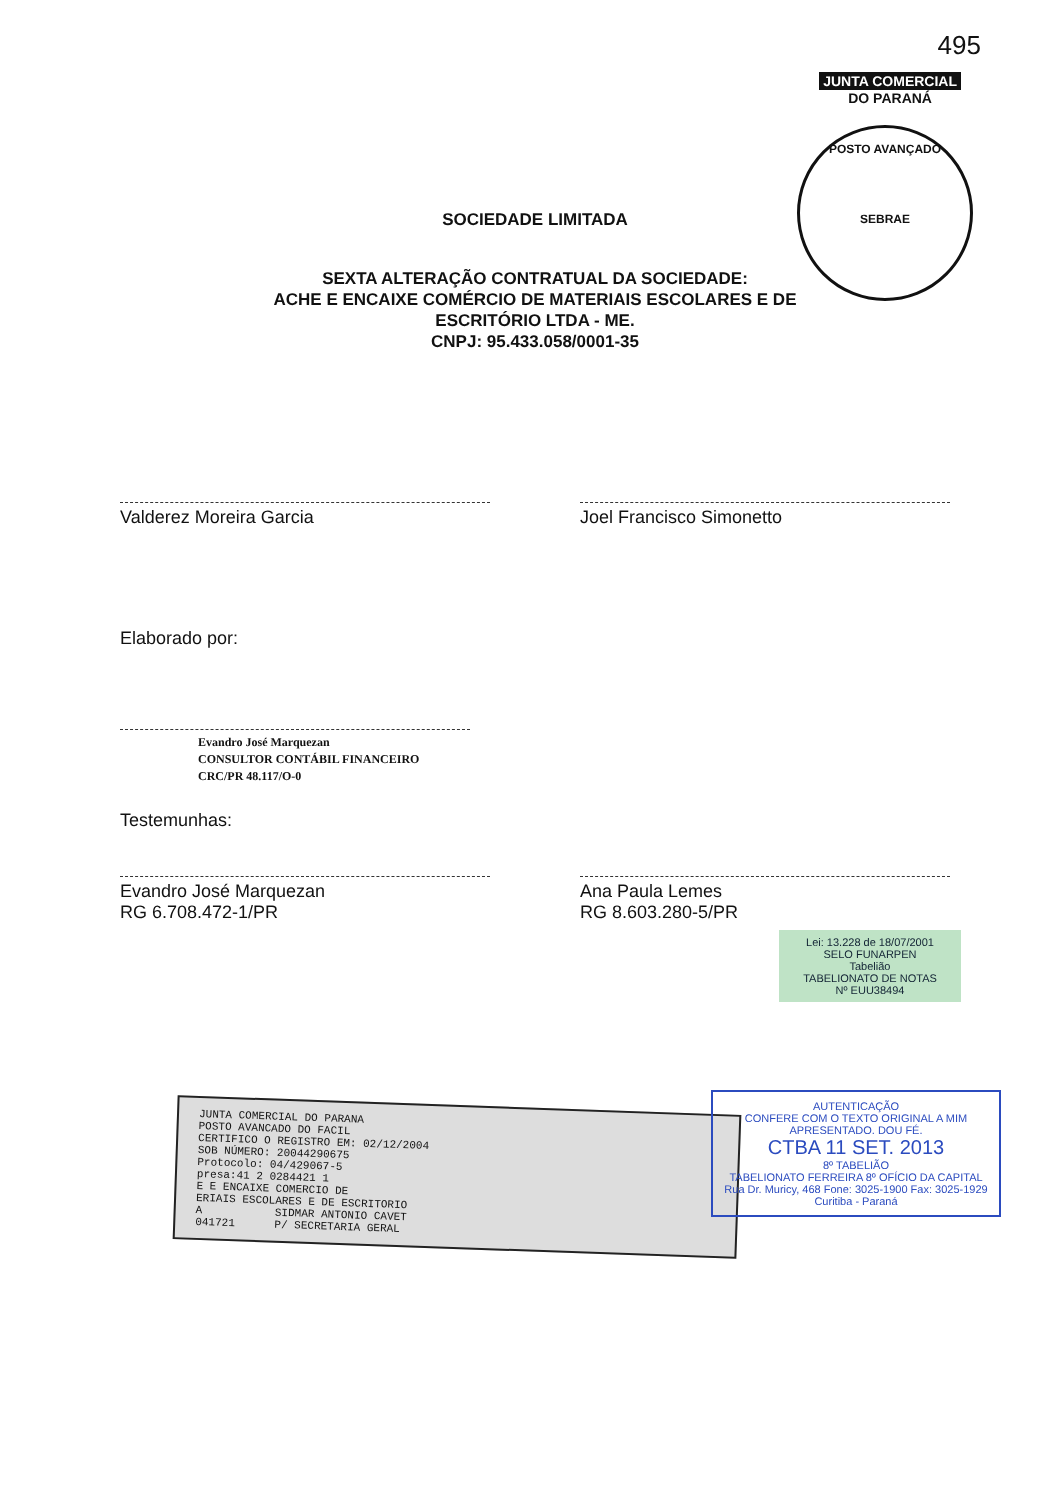495
JUNTA COMERCIAL
DO PARANÁ
POSTO AVANÇADO
SEBRAE
SOCIEDADE LIMITADA
SEXTA ALTERAÇÃO CONTRATUAL DA SOCIEDADE:
ACHE E ENCAIXE COMÉRCIO DE MATERIAIS ESCOLARES E DE
ESCRITÓRIO LTDA - ME.
CNPJ: 95.433.058/0001-35
Valderez Moreira Garcia Joel Francisco Simonetto
Elaborado por:
Evandro José Marquezan
CONSULTOR CONTÁBIL FINANCEIRO
CRC/PR 48.117/O-0
Testemunhas:
Evandro José Marquezan
RG 6.708.472-1/PR
Ana Paula Lemes
RG 8.603.280-5/PR
Lei: 13.228 de 18/07/2001
SELO FUNARPEN
Tabelião
TABELIONATO DE NOTAS
Nº EUU38494
JUNTA COMERCIAL DO PARANA
POSTO AVANCADO DO FACIL
CERTIFICO O REGISTRO EM: 02/12/2004
SOB NÚMERO: 20044290675
Protocolo: 04/429067-5
presa:41 2 0284421 1
E E ENCAIXE COMERCIO DE
ERIAIS ESCOLARES E DE ESCRITORIO
A SIDMAR ANTONIO CAVET
041721 P/ SECRETARIA GERAL
AUTENTICAÇÃO
CONFERE COM O TEXTO ORIGINAL A MIM APRESENTADO. DOU FÉ.
CTBA 11 SET. 2013
8º TABELIÃO
TABELIONATO FERREIRA 8º OFÍCIO DA CAPITAL
Rua Dr. Muricy, 468 Fone: 3025-1900 Fax: 3025-1929 Curitiba - Paraná